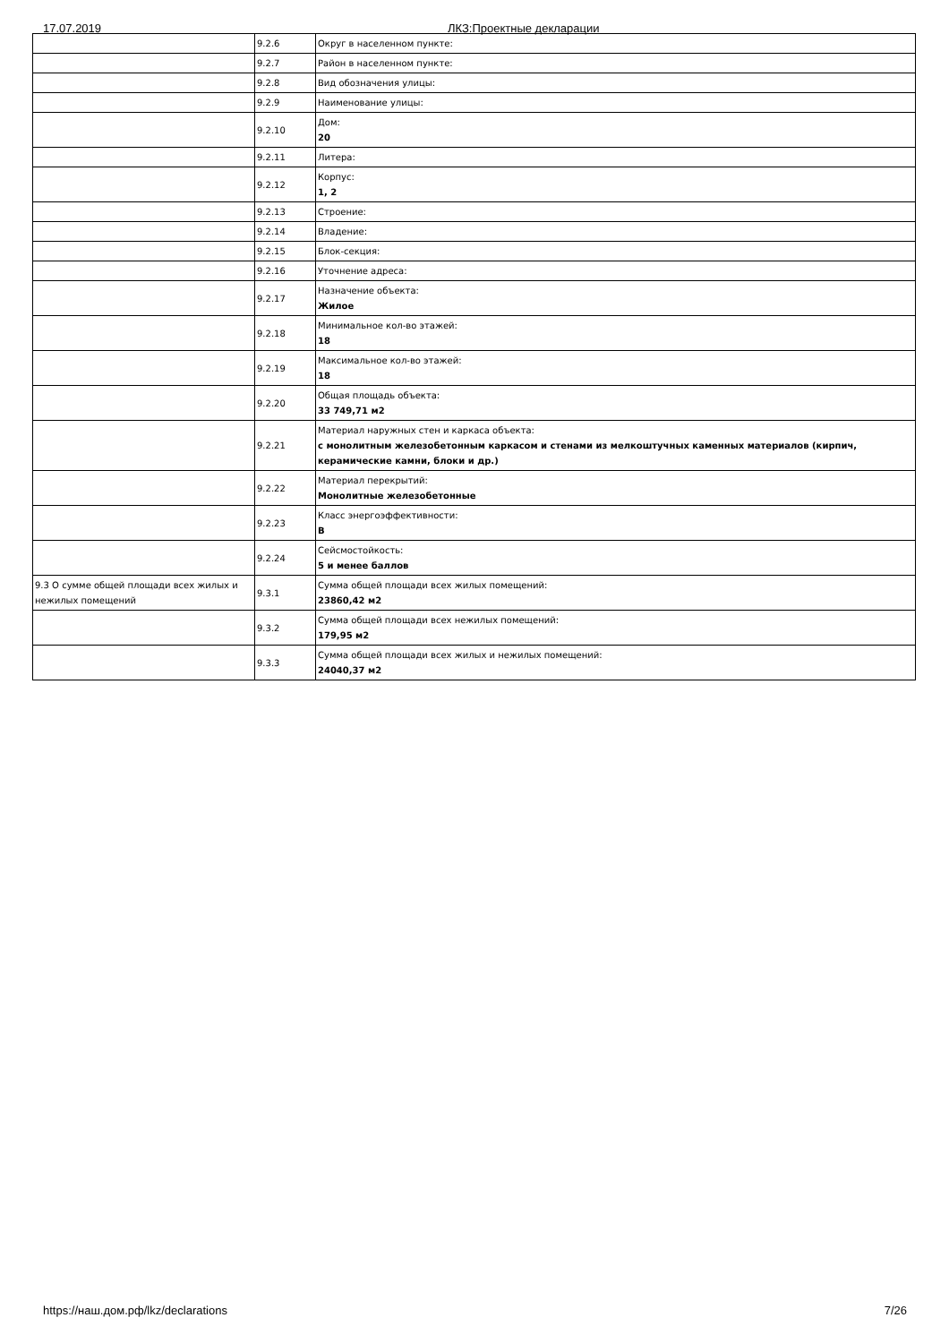17.07.2019 ЛКЗ:Проектные декларации
| | 9.2.6 | Округ в населенном пункте: |
| | 9.2.7 | Район в населенном пункте: |
| | 9.2.8 | Вид обозначения улицы: |
| | 9.2.9 | Наименование улицы: |
| | 9.2.10 | Дом: 20 |
| | 9.2.11 | Литера: |
| | 9.2.12 | Корпус: 1, 2 |
| | 9.2.13 | Строение: |
| | 9.2.14 | Владение: |
| | 9.2.15 | Блок-секция: |
| | 9.2.16 | Уточнение адреса: |
| | 9.2.17 | Назначение объекта: Жилое |
| | 9.2.18 | Минимальное кол-во этажей: 18 |
| | 9.2.19 | Максимальное кол-во этажей: 18 |
| | 9.2.20 | Общая площадь объекта: 33 749,71 м2 |
| | 9.2.21 | Материал наружных стен и каркаса объекта: с монолитным железобетонным каркасом и стенами из мелкоштучных каменных материалов (кирпич, керамические камни, блоки и др.) |
| | 9.2.22 | Материал перекрытий: Монолитные железобетонные |
| | 9.2.23 | Класс энергоэффективности: В |
| | 9.2.24 | Сейсмостойкость: 5 и менее баллов |
| 9.3 О сумме общей площади всех жилых и нежилых помещений | 9.3.1 | Сумма общей площади всех жилых помещений: 23860,42 м2 |
| | 9.3.2 | Сумма общей площади всех нежилых помещений: 179,95 м2 |
| | 9.3.3 | Сумма общей площади всех жилых и нежилых помещений: 24040,37 м2 |
https://наш.дом.рф/lkz/declarations 7/26